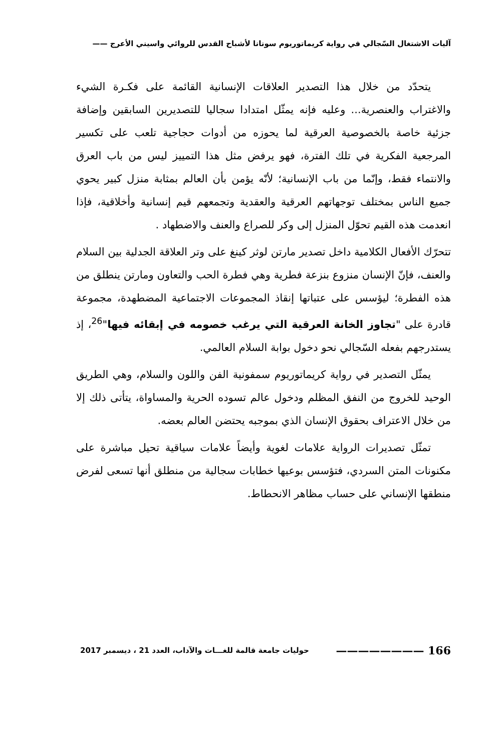آليات الاشتغال السّجالي في رواية كريماتوريوم سونانا لأشباح القدس للروائي واسيني الأعرج ——
يتحدّد من خلال هذا التصدير العلاقات الإنسانية القائمة على فكـرة الشيء والاغتراب والعنصرية... وعليه فإنه يمثّل امتدادا سجاليا للتصديرين السابقين وإضافة جزئية خاصة بالخصوصية العرقية لما يحوزه من أدوات حجاجية تلعب على تكسير المرجعية الفكرية في تلك الفترة، فهو يرفض مثل هذا التمييز ليس من باب العرق والانتماء فقط، وإنّما من باب الإنسانية؛ لأنّه يؤمن بأن العالم بمثابة منزل كبير يحوي جميع الناس بمختلف توجهاتهم العرقية والعقدية وتجمعهم قيم إنسانية وأخلاقية، فإذا انعدمت هذه القيم تحوّل المنزل إلى وكر للصراع والعنف والاضطهاد .
تتحرّك الأفعال الكلامية داخل تصدير مارتن لوثر كينغ على وتر العلاقة الجدلية بين السلام والعنف، فإنّ الإنسان منزوع بنزعة فطرية وهي فطرة الحب والتعاون ومارتن ينطلق من هذه الفطرة؛ ليؤسس على عتباتها إنقاذ المجموعات الاجتماعية المضطهدة، مجموعة قادرة على "تجاوز الخانة العرقية التي يرغب خصومه في إبقائه فيها"<sup>26</sup>، إذ يستدرجهم بفعله السّجالي نحو دخول بوابة السلام العالمي.
يمثّل التصدير في رواية كريماتوريوم سمفونية الفن واللون والسلام، وهي الطريق الوحيد للخروج من النفق المظلم ودخول عالم تسوده الحرية والمساواة، يتأتى ذلك إلا من خلال الاعتراف بحقوق الإنسان الذي بموجبه يحتضن العالم بعضه.
تمثّل تصديرات الرواية علامات لغوية وأيضاً علامات سياقية تحيل مباشرة على مكنونات المتن السردي، فتؤسس بوعيها خطابات سجالية من منطلق أنها تسعى لفرض منطقها الإنساني على حساب مظاهر الانحطاط.
166 ———————— حوليات جامعة قالمة للغـــات والآداب، العدد 21 ، ديسمبر 2017